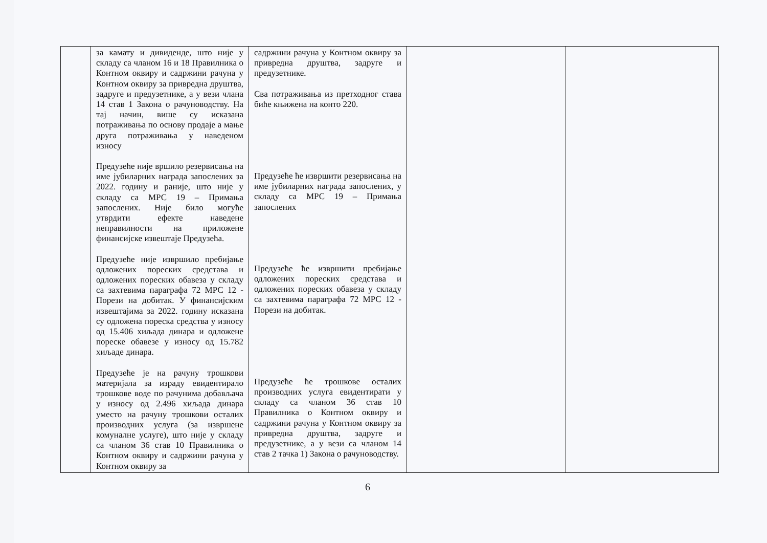| | за камату и дивиденде, што није у складу са чланом 16 и 18 Правилника о Контном оквиру и садржини рачуна у Контном оквиру за привредна друштва, задруге и предузетнике, а у вези члана 14 став 1 Закона о рачуноводству. На тај начин, више су исказана потраживања по основу продаје а мање друга потраживања у наведеном износу Предузеће није вршило резервисања на име јубиларних награда запослених за 2022. годину и раније, што није у складу са МРС 19 – Примања запослених. Није било могуће утврдити ефекте наведене неправилности на приложене финансијске извештаје Предузећа. Предузеће није извршило пребијање одложених пореских средстава и одложених пореских обавеза у складу са захтевима параграфа 72 МРС 12 - Порези на добитак. У финансијским извештајима за 2022. годину исказана су одложена пореска средства у износу од 15.406 хиљада динара и одложене пореске обавезе у износу од 15.782 хиљаде динара. Предузеће је на рачуну трошкови материјала за израду евидентирало трошкове воде по рачунима добављача у износу од 2.496 хиљада динара уместо на рачуну трошкови осталих производних услуга (за извршене комуналне услуге), што није у складу са чланом 36 став 10 Правилника о Контном оквиру и садржини рачуна у Контном оквиру за | садржини рачуна у Контном оквиру за привредна друштва, задруге и предузетнике. Сва потраживања из претходног става биће књижена на конто 220. Предузеће ће извршити резервисања на име јубиларних награда запослених, у складу са МРС 19 – Примања запослених Предузеће ће извршити пребијање одложених пореских средстава и одложених пореских обавеза у складу са захтевима параграфа 72 МРС 12 - Порези на добитак. Предузеће ће трошкове осталих производних услуга евидентирати у складу са чланом 36 став 10 Правилника о Контном оквиру и садржини рачуна у Контном оквиру за привредна друштва, задруге и предузетнике, а у вези са чланом 14 став 2 тачка 1) Закона о рачуноводству. | | |
6